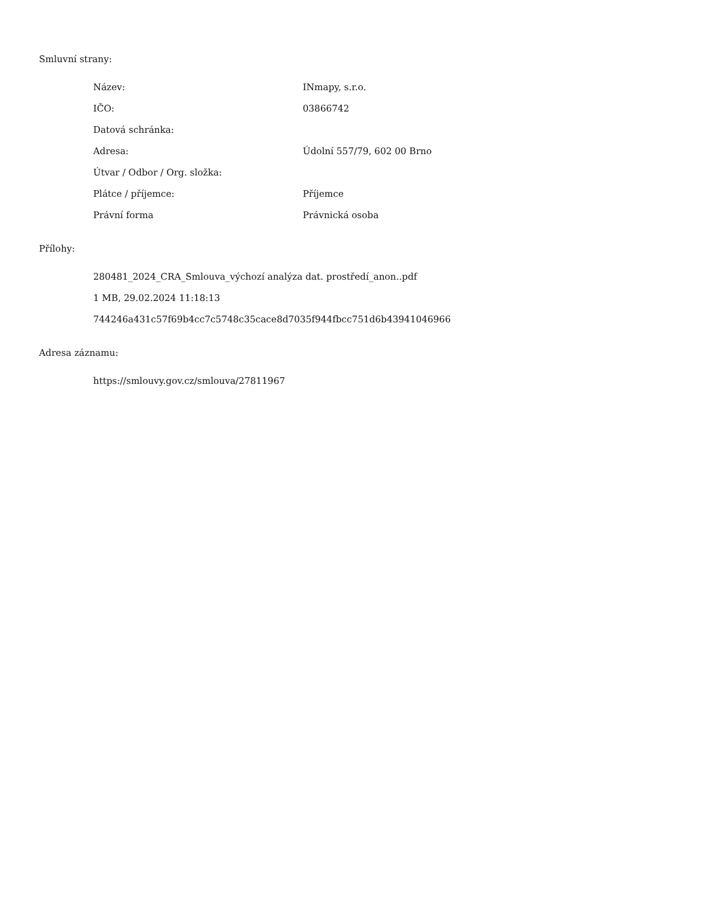Smluvní strany:
| Název: | INmapy, s.r.o. |
| IČO: | 03866742 |
| Datová schránka: | |
| Adresa: | Údolní 557/79, 602 00 Brno |
| Útvar / Odbor / Org. složka: | |
| Plátce / příjemce: | Příjemce |
| Právní forma | Právnická osoba |
Přílohy:
280481_2024_CRA_Smlouva_výchozí analýza dat. prostředí_anon..pdf
1 MB, 29.02.2024 11:18:13
744246a431c57f69b4cc7c5748c35cace8d7035f944fbcc751d6b43941046966
Adresa záznamu:
https://smlouvy.gov.cz/smlouva/27811967